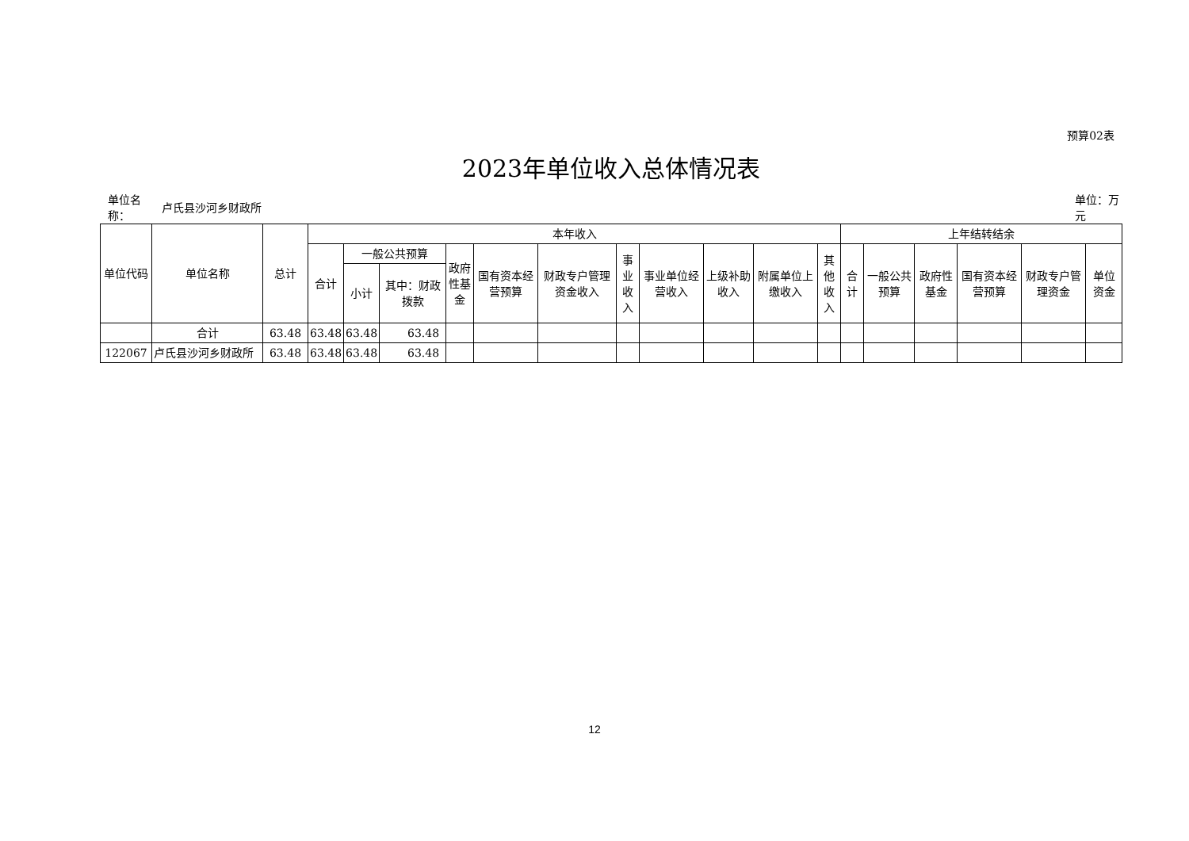预算02表
2023年单位收入总体情况表
单位名称：
卢氏县沙河乡财政所
单位：万元
| 单位代码 | 单位名称 | 总计 | 本年收入 | | | | | | | | | | | 上年结转结余 | | | | | |
| --- | --- | --- | --- | --- | --- | --- | --- | --- | --- | --- | --- | --- | --- | --- | --- | --- | --- | --- | --- |
| | | | 合计 | 一般公共预算 | | 政府性基金 | 国有资本经营预算 | 财政专户管理资金收入 | 事业收入 | 事业单位经营收入 | 上级补助收入 | 附属单位上缴收入 | 其他收入 | 合计 | 一般公共预算 | 政府性基金 | 国有资本经营预算 | 财政专户管理资金 | 单位资金 |
| | | | | 小计 | 其中：财政拨款 | | | | | | | | | | | | | | |
| | 合计 | 63.48 | 63.48 | 63.48 | 63.48 | | | | | | | | | | | | | | |
| 122067 | 卢氏县沙河乡财政所 | 63.48 | 63.48 | 63.48 | 63.48 | | | | | | | | | | | | | | |
12